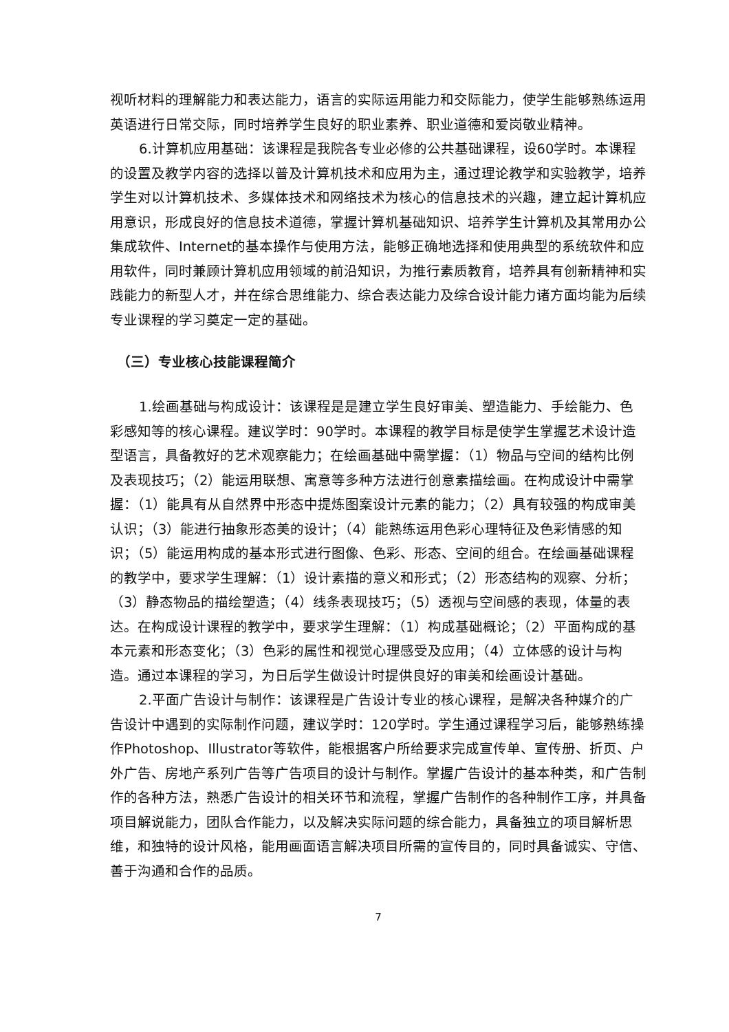视听材料的理解能力和表达能力，语言的实际运用能力和交际能力，使学生能够熟练运用英语进行日常交际，同时培养学生良好的职业素养、职业道德和爱岗敬业精神。
6.计算机应用基础：该课程是我院各专业必修的公共基础课程，设60学时。本课程的设置及教学内容的选择以普及计算机技术和应用为主，通过理论教学和实验教学，培养学生对以计算机技术、多媒体技术和网络技术为核心的信息技术的兴趣，建立起计算机应用意识，形成良好的信息技术道德，掌握计算机基础知识、培养学生计算机及其常用办公集成软件、Internet的基本操作与使用方法，能够正确地选择和使用典型的系统软件和应用软件，同时兼顾计算机应用领域的前沿知识，为推行素质教育，培养具有创新精神和实践能力的新型人才，并在综合思维能力、综合表达能力及综合设计能力诸方面均能为后续专业课程的学习奠定一定的基础。
（三）专业核心技能课程简介
1.绘画基础与构成设计：该课程是是建立学生良好审美、塑造能力、手绘能力、色彩感知等的核心课程。建议学时：90学时。本课程的教学目标是使学生掌握艺术设计造型语言，具备教好的艺术观察能力；在绘画基础中需掌握：（1）物品与空间的结构比例及表现技巧；（2）能运用联想、寓意等多种方法进行创意素描绘画。在构成设计中需掌握：（1）能具有从自然界中形态中提炼图案设计元素的能力；（2）具有较强的构成审美认识；（3）能进行抽象形态美的设计；（4）能熟练运用色彩心理特征及色彩情感的知识；（5）能运用构成的基本形式进行图像、色彩、形态、空间的组合。在绘画基础课程的教学中，要求学生理解：（1）设计素描的意义和形式；（2）形态结构的观察、分析；（3）静态物品的描绘塑造；（4）线条表现技巧；（5）透视与空间感的表现，体量的表达。在构成设计课程的教学中，要求学生理解：（1）构成基础概论；（2）平面构成的基本元素和形态变化；（3）色彩的属性和视觉心理感受及应用；（4）立体感的设计与构造。通过本课程的学习，为日后学生做设计时提供良好的审美和绘画设计基础。
2.平面广告设计与制作：该课程是广告设计专业的核心课程，是解决各种媒介的广告设计中遇到的实际制作问题，建议学时：120学时。学生通过课程学习后，能够熟练操作Photoshop、Illustrator等软件，能根据客户所给要求完成宣传单、宣传册、折页、户外广告、房地产系列广告等广告项目的设计与制作。掌握广告设计的基本种类，和广告制作的各种方法，熟悉广告设计的相关环节和流程，掌握广告制作的各种制作工序，并具备项目解说能力，团队合作能力，以及解决实际问题的综合能力，具备独立的项目解析思维，和独特的设计风格，能用画面语言解决项目所需的宣传目的，同时具备诚实、守信、善于沟通和合作的品质。
7